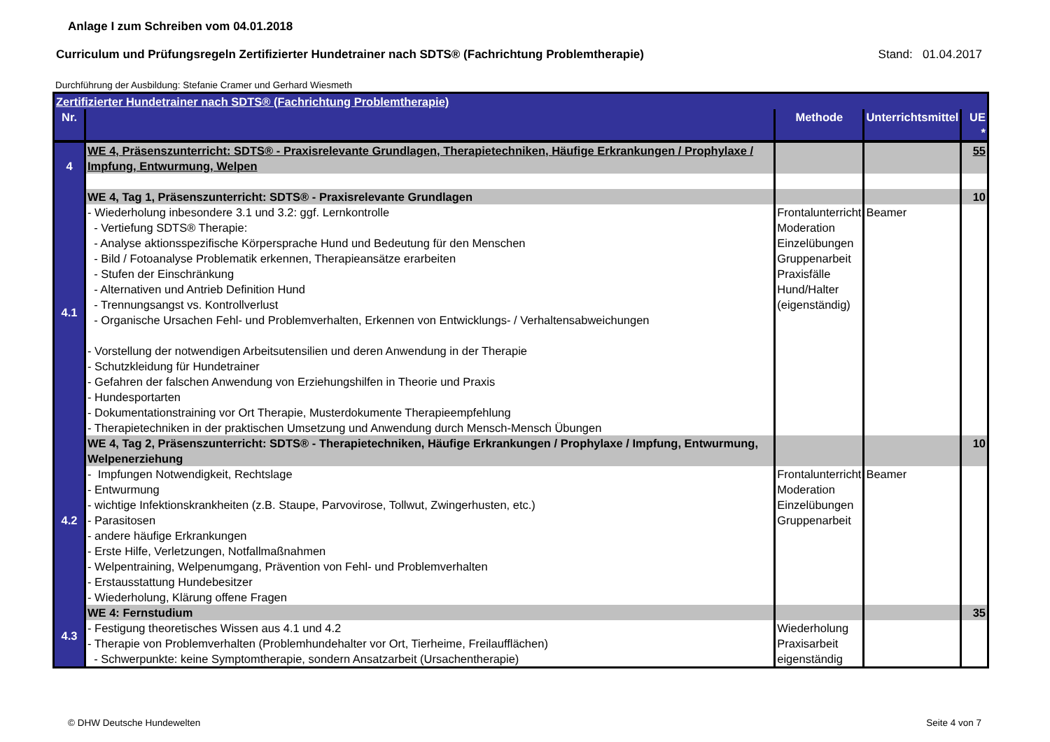Anlage I zum Schreiben vom 04.01.2018
Curriculum und Prüfungsregeln Zertifizierter Hundetrainer nach SDTS® (Fachrichtung Problemtherapie) Stand: 01.04.2017
Durchführung der Ausbildung: Stefanie Cramer und Gerhard Wiesmeth
| Zertifizierter Hundetrainer nach SDTS® (Fachrichtung Problemtherapie) | | | | |
| Nr. | | Methode | Unterrichtsmittel | UE * |
| 4 | WE 4, Präsenszunterricht: SDTS® - Praxisrelevante Grundlagen, Therapietechniken, Häufige Erkrankungen / Prophylaxe / Impfung, Entwurmung, Welpen | | | 55 |
| 4.1 | WE 4, Tag 1, Präsenszunterricht: SDTS® - Praxisrelevante Grundlagen | | | 10 |
| | - Wiederholung inbesondere 3.1 und 3.2: ggf. Lernkontrolle - Vertiefung SDTS® Therapie: - Analyse aktionsspezifische Körpersprache Hund und Bedeutung für den Menschen - Bild / Fotoanalyse Problematik erkennen, Therapieansätze erarbeiten - Stufen der Einschränkung - Alternativen und Antrieb Definition Hund - Trennungsangst vs. Kontrollverlust - Organische Ursachen Fehl- und Problemverhalten, Erkennen von Entwicklungs- / Verhaltensabweichungen - Vorstellung der notwendigen Arbeitsutensilien und deren Anwendung in der Therapie - Schutzkleidung für Hundetrainer - Gefahren der falschen Anwendung von Erziehungshilfen in Theorie und Praxis - Hundesportarten - Dokumentationstraining vor Ort Therapie, Musterdokumente Therapieempfehlung - Therapietechniken in der praktischen Umsetzung und Anwendung durch Mensch-Mensch Übungen | Frontalunterricht Moderation Einzelübungen Gruppenarbeit Praxisfälle Hund/Halter (eigenständig) | Beamer | |
| 4.2 | WE 4, Tag 2, Präsenszunterricht: SDTS® - Therapietechniken, Häufige Erkrankungen / Prophylaxe / Impfung, Entwurmung, Welpenerziehung | | | 10 |
| | - Impfungen Notwendigkeit, Rechtslage - Entwurmung - wichtige Infektionskrankheiten (z.B. Staupe, Parvovirose, Tollwut, Zwingerhusten, etc.) - Parasitosen - andere häufige Erkrankungen - Erste Hilfe, Verletzungen, Notfallmaßnahmen - Welpentraining, Welpenumgang, Prävention von Fehl- und Problemverhalten - Erstausstattung Hundebesitzer - Wiederholung, Klärung offene Fragen | Frontalunterricht Moderation Einzelübungen Gruppenarbeit | Beamer | |
| 4.3 | WE 4: Fernstudium | | | 35 |
| | - Festigung theoretisches Wissen aus 4.1 und 4.2 - Therapie von Problemverhalten (Problemhundehalter vor Ort, Tierheime, Freilaufflächen) - Schwerpunkte: keine Symptomtherapie, sondern Ansatzarbeit (Ursachentherapie) | Wiederholung Praxisarbeit eigenständig | | |
© DHW Deutsche Hundewelten Seite 4 von 7